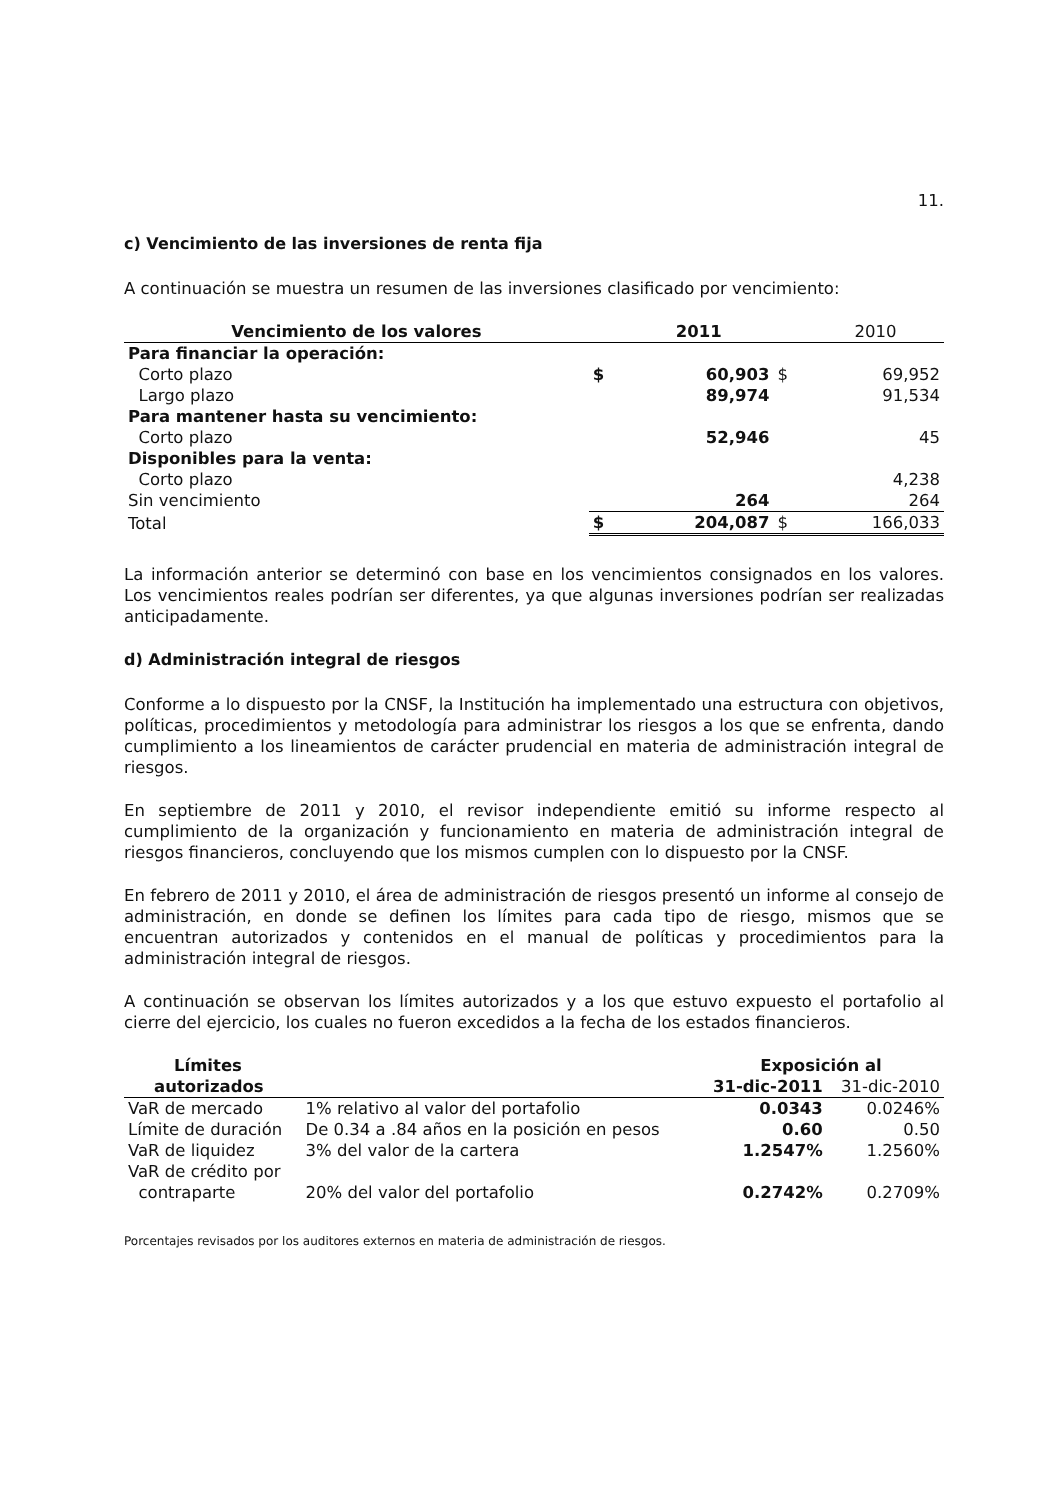11.
c) Vencimiento de las inversiones de renta fija
A continuación se muestra un resumen de las inversiones clasificado por vencimiento:
| Vencimiento de los valores | | 2011 | | 2010 |
| --- | --- | --- | --- | --- |
| Para financiar la operación: | | | | |
| Corto plazo | $ | 60,903 | $ | 69,952 |
| Largo plazo | | 89,974 | | 91,534 |
| Para mantener hasta su vencimiento: | | | | |
| Corto plazo | | 52,946 | | 45 |
| Disponibles para la venta: | | | | |
| Corto plazo | | | | 4,238 |
| Sin vencimiento | | 264 | | 264 |
| Total | $ | 204,087 | $ | 166,033 |
La información anterior se determinó con base en los vencimientos consignados en los valores. Los vencimientos reales podrían ser diferentes, ya que algunas inversiones podrían ser realizadas anticipadamente.
d) Administración integral de riesgos
Conforme a lo dispuesto por la CNSF, la Institución ha implementado una estructura con objetivos, políticas, procedimientos y metodología para administrar los riesgos a los que se enfrenta, dando cumplimiento a los lineamientos de carácter prudencial en materia de administración integral de riesgos.
En septiembre de 2011 y 2010, el revisor independiente emitió su informe respecto al cumplimiento de la organización y funcionamiento en materia de administración integral de riesgos financieros, concluyendo que los mismos cumplen con lo dispuesto por la CNSF.
En febrero de 2011 y 2010, el área de administración de riesgos presentó un informe al consejo de administración, en donde se definen los límites para cada tipo de riesgo, mismos que se encuentran autorizados y contenidos en el manual de políticas y procedimientos para la administración integral de riesgos.
A continuación se observan los límites autorizados y a los que estuvo expuesto el portafolio al cierre del ejercicio, los cuales no fueron excedidos a la fecha de los estados financieros.
| Límites | | Exposición al | |
| --- | --- | --- | --- |
| autorizados | | 31-dic-2011 | 31-dic-2010 |
| VaR de mercado | 1% relativo al valor del portafolio | 0.0343 | 0.0246% |
| Límite de duración | De 0.34 a .84 años en la posición en pesos | 0.60 | 0.50 |
| VaR de liquidez | 3% del valor de la cartera | 1.2547% | 1.2560% |
| VaR de crédito por contraparte | 20% del valor del portafolio | 0.2742% | 0.2709% |
Porcentajes revisados por los auditores externos en materia de administración de riesgos.